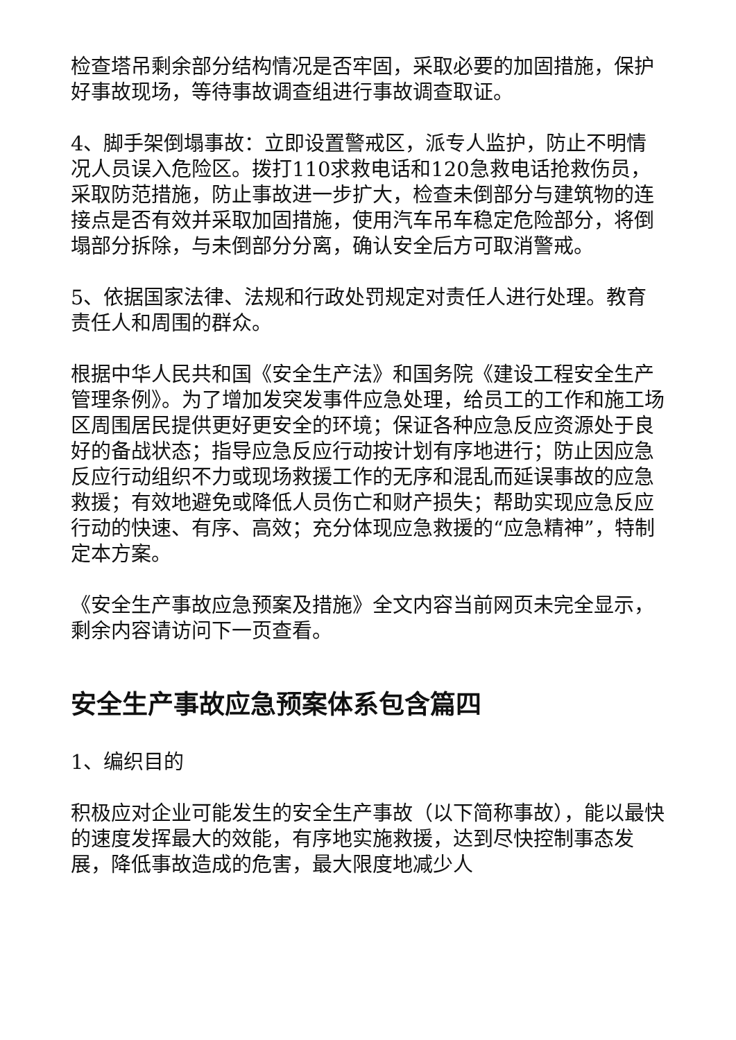检查塔吊剩余部分结构情况是否牢固，采取必要的加固措施，保护好事故现场，等待事故调查组进行事故调查取证。
4、脚手架倒塌事故：立即设置警戒区，派专人监护，防止不明情况人员误入危险区。拨打110求救电话和120急救电话抢救伤员，采取防范措施，防止事故进一步扩大，检查未倒部分与建筑物的连接点是否有效并采取加固措施，使用汽车吊车稳定危险部分，将倒塌部分拆除，与未倒部分分离，确认安全后方可取消警戒。
5、依据国家法律、法规和行政处罚规定对责任人进行处理。教育责任人和周围的群众。
根据中华人民共和国《安全生产法》和国务院《建设工程安全生产管理条例》。为了增加发突发事件应急处理，给员工的工作和施工场区周围居民提供更好更安全的环境；保证各种应急反应资源处于良好的备战状态；指导应急反应行动按计划有序地进行；防止因应急反应行动组织不力或现场救援工作的无序和混乱而延误事故的应急救援；有效地避免或降低人员伤亡和财产损失；帮助实现应急反应行动的快速、有序、高效；充分体现应急救援的“应急精神”，特制定本方案。
《安全生产事故应急预案及措施》全文内容当前网页未完全显示，剩余内容请访问下一页查看。
安全生产事故应急预案体系包含篇四
1、编织目的
积极应对企业可能发生的安全生产事故（以下简称事故），能以最快的速度发挥最大的效能，有序地实施救援，达到尽快控制事态发展，降低事故造成的危害，最大限度地减少人